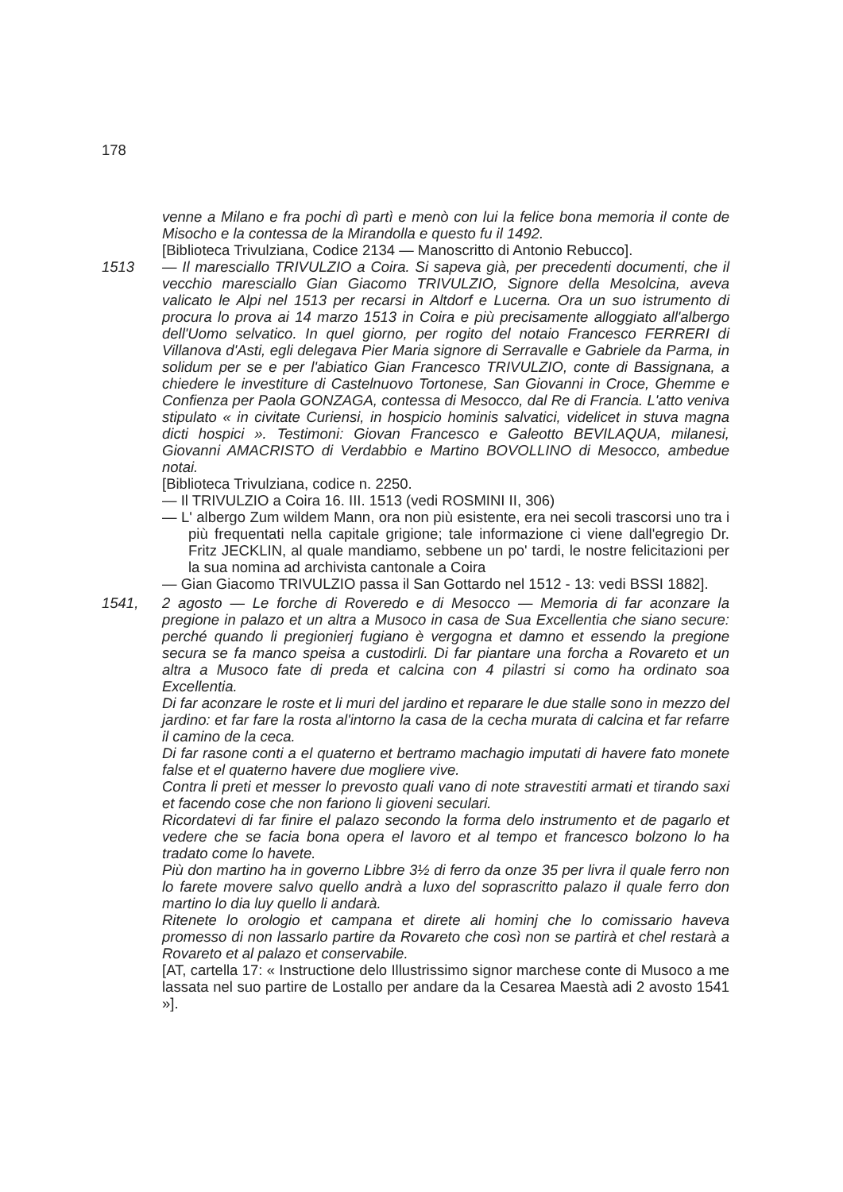178
venne a Milano e fra pochi dì partì e menò con lui la felice bona memoria il conte de Misocho e la contessa de la Mirandolla e questo fu il 1492.
[Biblioteca Trivulziana, Codice 2134 — Manoscritto di Antonio Rebucco].
1513 — Il maresciallo TRIVULZIO a Coira. Si sapeva già, per precedenti documenti, che il vecchio maresciallo Gian Giacomo TRIVULZIO, Signore della Mesolcina, aveva valicato le Alpi nel 1513 per recarsi in Altdorf e Lucerna. Ora un suo istrumento di procura lo prova ai 14 marzo 1513 in Coira e più precisamente alloggiato all'albergo dell'Uomo selvatico. In quel giorno, per rogito del notaio Francesco FERRERI di Villanova d'Asti, egli delegava Pier Maria signore di Serravalle e Gabriele da Parma, in solidum per se e per l'abiatico Gian Francesco TRIVULZIO, conte di Bassignana, a chiedere le investiture di Castelnuovo Tortonese, San Giovanni in Croce, Ghemme e Confienza per Paola GONZAGA, contessa di Mesocco, dal Re di Francia. L'atto veniva stipulato « in civitate Curiensi, in hospicio hominis salvatici, videlicet in stuva magna dicti hospici ». Testimoni: Giovan Francesco e Galeotto BEVILAQUA, milanesi, Giovanni AMACRISTO di Verdabbio e Martino BOVOLLINO di Mesocco, ambedue notai.
[Biblioteca Trivulziana, codice n. 2250.
— Il TRIVULZIO a Coira 16. III. 1513 (vedi ROSMINI II, 306)
— L' albergo Zum wildem Mann, ora non più esistente, era nei secoli trascorsi uno tra i più frequentati nella capitale grigione; tale informazione ci viene dall'egregio Dr. Fritz JECKLIN, al quale mandiamo, sebbene un po' tardi, le nostre felicitazioni per la sua nomina ad archivista cantonale a Coira
— Gian Giacomo TRIVULZIO passa il San Gottardo nel 1512 - 13: vedi BSSI 1882].
1541, 2 agosto — Le forche di Roveredo e di Mesocco — Memoria di far aconzare la pregione in palazo et un altra a Musoco in casa de Sua Excellentia che siano secure: perché quando li pregionierj fugiano è vergogna et damno et essendo la pregione secura se fa manco speisa a custodirli. Di far piantare una forcha a Rovareto et un altra a Musoco fate di preda et calcina con 4 pilastri si como ha ordinato soa Excellentia.
Di far aconzare le roste et li muri del jardino et reparare le due stalle sono in mezzo del jardino: et far fare la rosta al'intorno la casa de la cecha murata di calcina et far refarre il camino de la ceca.
Di far rasone conti a el quaterno et bertramo machagio imputati di havere fato monete false et el quaterno havere due mogliere vive.
Contra li preti et messer lo prevosto quali vano di note stravestiti armati et tirando saxi et facendo cose che non fariono li gioveni seculari.
Ricordatevi di far finire el palazo secondo la forma delo instrumento et de pagarlo et vedere che se facia bona opera el lavoro et al tempo et francesco bolzono lo ha tradato come lo havete.
Più don martino ha in governo Libbre 3½ di ferro da onze 35 per livra il quale ferro non lo farete movere salvo quello andrà a luxo del soprascritto palazo il quale ferro don martino lo dia luy quello li andarà.
Ritenete lo orologio et campana et direte ali hominj che lo comissario haveva promesso di non lassarlo partire da Rovareto che così non se partirà et chel restarà a Rovareto et al palazo et conservabile.
[AT, cartella 17: « Instructione delo Illustrissimo signor marchese conte di Musoco a me lassata nel suo partire de Lostallo per andare da la Cesarea Maestà adi 2 avosto 1541 »].